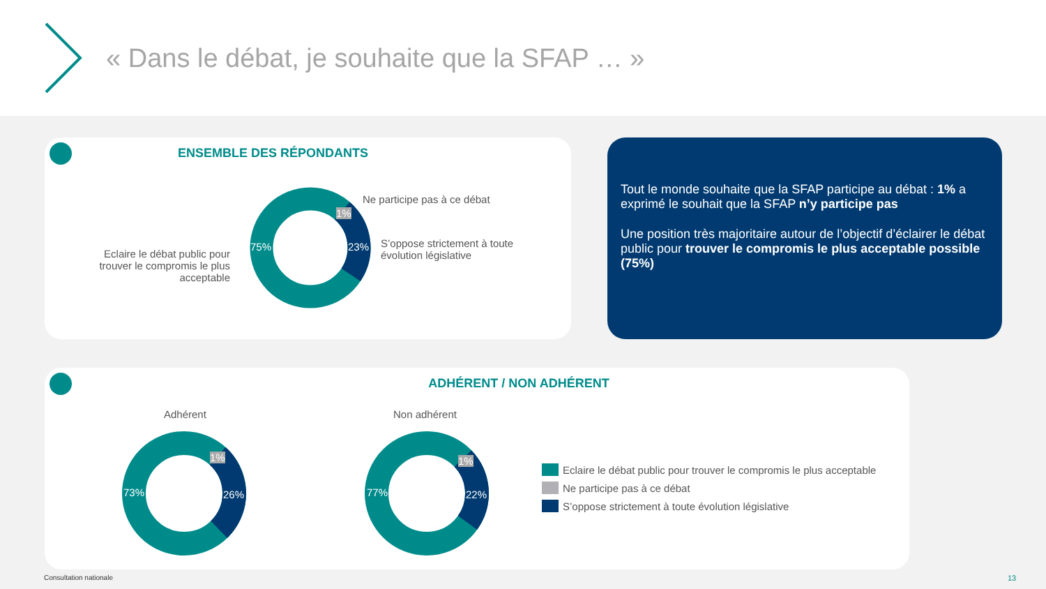« Dans le débat, je souhaite que la SFAP … »
ENSEMBLE DES RÉPONDANTS
Eclaire le débat public pour trouver le compromis le plus acceptable
Ne participe pas à ce débat
S’oppose strictement à toute
évolution législative
75% 23%
1%
Tout le monde souhaite que la SFAP participe au débat : 1% a exprimé le souhait que la SFAP n’y participe pas
Une position très majoritaire autour de l’objectif d’éclairer le débat public pour trouver le compromis le plus acceptable possible (75%)
ADHÉRENT / NON ADHÉRENT
Adhérent Non adhérent
73% 26%
1%
77% 22%
1%
Eclaire le débat public pour trouver le compromis le plus acceptable
Ne participe pas à ce débat
S’oppose strictement à toute évolution législative
Consultation nationale 13